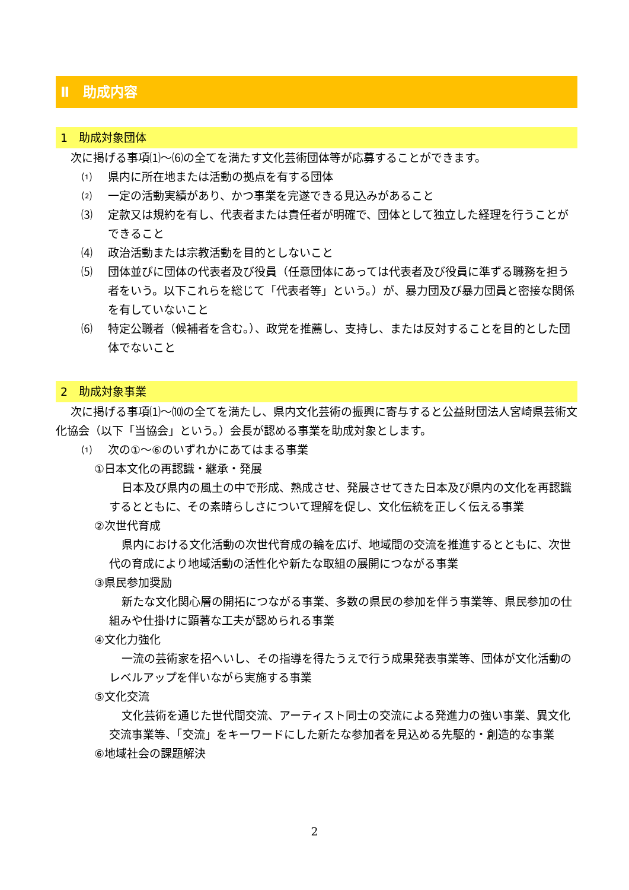Ⅱ　助成内容
1　助成対象団体
次に掲げる事項⑴～⑹の全てを満たす文化芸術団体等が応募することができます。
⑴ 県内に所在地または活動の拠点を有する団体
⑵ 一定の活動実績があり、かつ事業を完遂できる見込みがあること
⑶ 定款又は規約を有し、代表者または責任者が明確で、団体として独立した経理を行うことができること
⑷ 政治活動または宗教活動を目的としないこと
⑸ 団体並びに団体の代表者及び役員（任意団体にあっては代表者及び役員に準ずる職務を担う者をいう。以下これらを総じて「代表者等」という。）が、暴力団及び暴力団員と密接な関係を有していないこと
⑹ 特定公職者（候補者を含む。）、政党を推薦し、支持し、または反対することを目的とした団体でないこと
2　助成対象事業
次に掲げる事項⑴～⑽の全てを満たし、県内文化芸術の振興に寄与すると公益財団法人宮崎県芸術文化協会（以下「当協会」という。）会長が認める事業を助成対象とします。
⑴ 次の①～⑥のいずれかにあてはまる事業
①日本文化の再認識・継承・発展
日本及び県内の風土の中で形成、熟成させ、発展させてきた日本及び県内の文化を再認識するとともに、その素晴らしさについて理解を促し、文化伝統を正しく伝える事業
②次世代育成
県内における文化活動の次世代育成の輪を広げ、地域間の交流を推進するとともに、次世代の育成により地域活動の活性化や新たな取組の展開につながる事業
③県民参加奨励
新たな文化関心層の開拓につながる事業、多数の県民の参加を伴う事業等、県民参加の仕組みや仕掛けに顕著な工夫が認められる事業
④文化力強化
一流の芸術家を招へいし、その指導を得たうえで行う成果発表事業等、団体が文化活動のレベルアップを伴いながら実施する事業
⑤文化交流
文化芸術を通じた世代間交流、アーティスト同士の交流による発進力の強い事業、異文化交流事業等、「交流」をキーワードにした新たな参加者を見込める先駆的・創造的な事業
⑥地域社会の課題解決
2